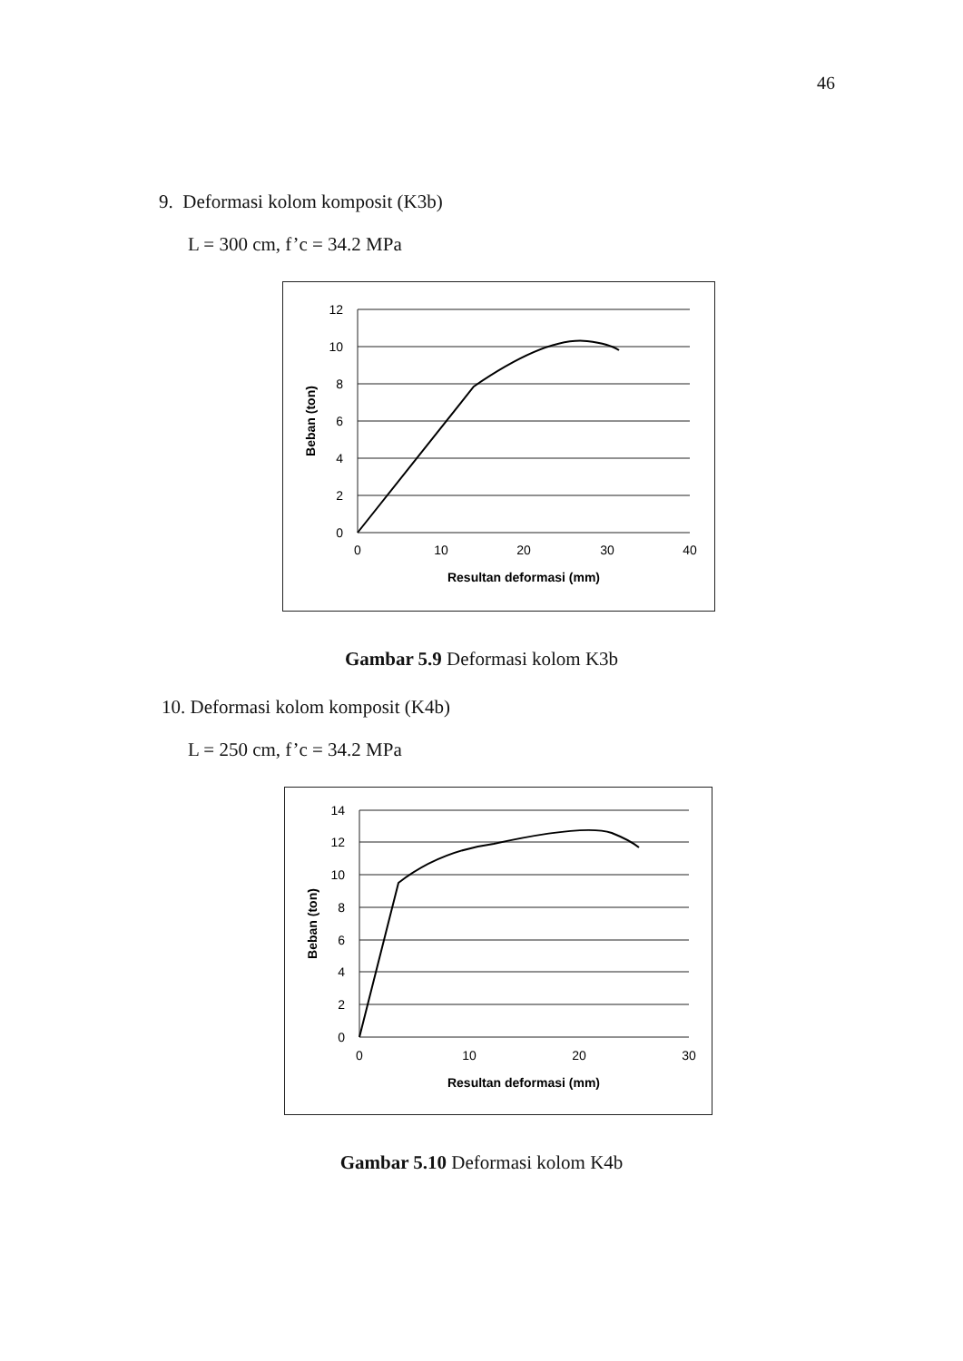46
9. Deformasi kolom komposit (K3b)
L = 300 cm, f’c = 34.2 MPa
12
10
8
6
4
2
0
0
10
20
30
40
Resultan deformasi (mm)
Beban (ton)
Gambar 5.9 Deformasi kolom K3b
10. Deformasi kolom komposit (K4b)
L = 250 cm, f’c = 34.2 MPa
14
12
10
8
6
4
2
0
0
10
20
30
Resultan deformasi (mm)
Beban (ton)
Gambar 5.10 Deformasi kolom K4b